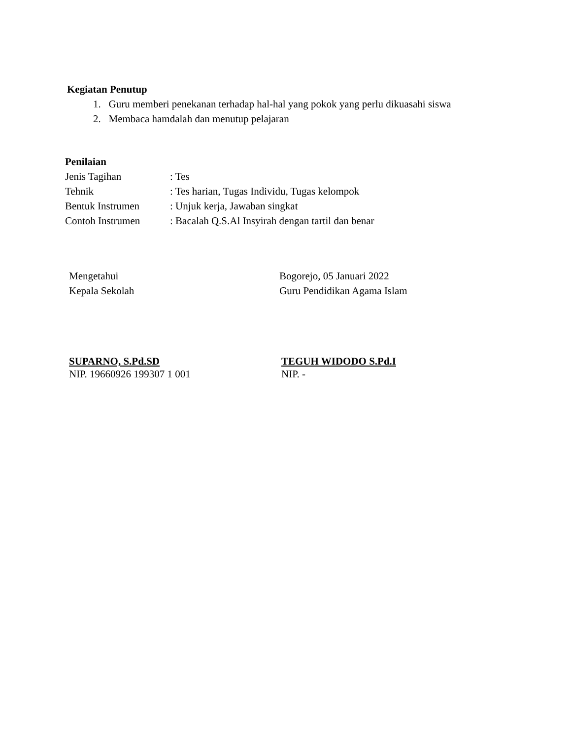Kegiatan Penutup
1. Guru memberi penekanan terhadap hal-hal yang pokok yang perlu dikuasahi siswa
2. Membaca hamdalah dan menutup pelajaran
Penilaian
Jenis Tagihan: Tes
Tehnik: Tes harian, Tugas Individu, Tugas kelompok
Bentuk Instrumen: Unjuk kerja, Jawaban singkat
Contoh Instrumen: Bacalah Q.S.Al Insyirah dengan tartil dan benar
Mengetahui Bogorejo, 05 Januari 2022
Kepala Sekolah Guru Pendidikan Agama Islam
SUPARNO, S.Pd.SD TEGUH WIDODO S.Pd.I
NIP. 19660926 199307 1 001 NIP. -